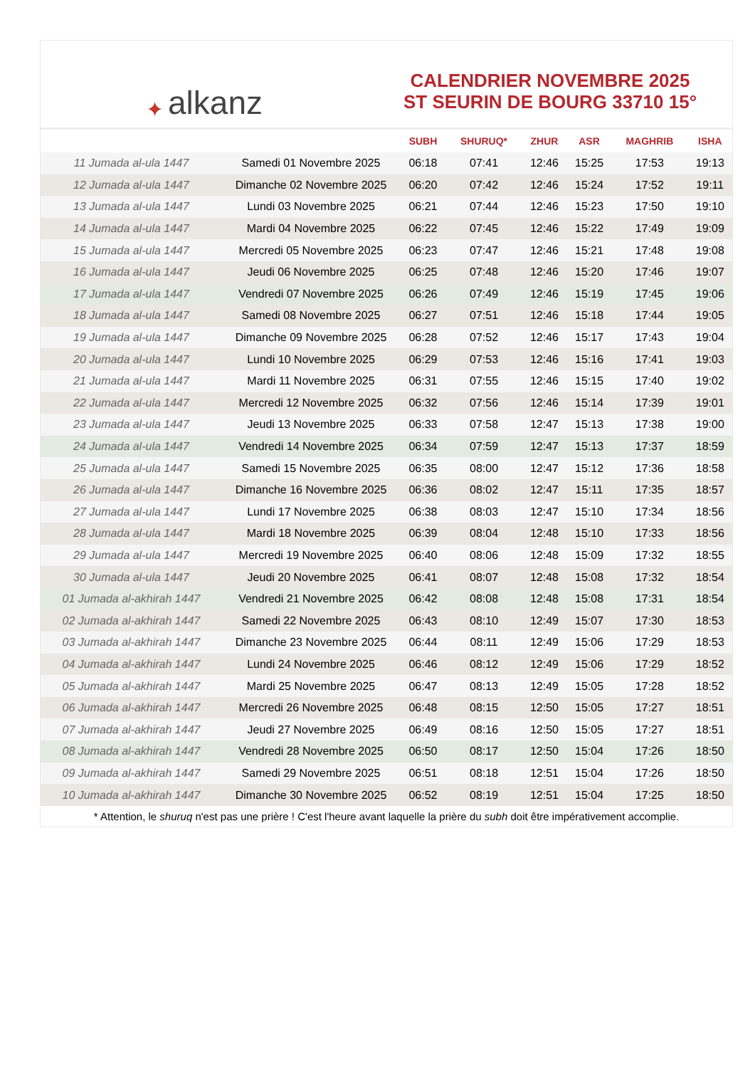✦ alkanz
CALENDRIER NOVEMBRE 2025
ST SEURIN DE BOURG 33710 15°
| | | SUBH | SHURUQ* | ZHUR | ASR | MAGHRIB | ISHA |
| --- | --- | --- | --- | --- | --- | --- | --- |
| 11 Jumada al-ula 1447 | Samedi 01 Novembre 2025 | 06:18 | 07:41 | 12:46 | 15:25 | 17:53 | 19:13 |
| 12 Jumada al-ula 1447 | Dimanche 02 Novembre 2025 | 06:20 | 07:42 | 12:46 | 15:24 | 17:52 | 19:11 |
| 13 Jumada al-ula 1447 | Lundi 03 Novembre 2025 | 06:21 | 07:44 | 12:46 | 15:23 | 17:50 | 19:10 |
| 14 Jumada al-ula 1447 | Mardi 04 Novembre 2025 | 06:22 | 07:45 | 12:46 | 15:22 | 17:49 | 19:09 |
| 15 Jumada al-ula 1447 | Mercredi 05 Novembre 2025 | 06:23 | 07:47 | 12:46 | 15:21 | 17:48 | 19:08 |
| 16 Jumada al-ula 1447 | Jeudi 06 Novembre 2025 | 06:25 | 07:48 | 12:46 | 15:20 | 17:46 | 19:07 |
| 17 Jumada al-ula 1447 | Vendredi 07 Novembre 2025 | 06:26 | 07:49 | 12:46 | 15:19 | 17:45 | 19:06 |
| 18 Jumada al-ula 1447 | Samedi 08 Novembre 2025 | 06:27 | 07:51 | 12:46 | 15:18 | 17:44 | 19:05 |
| 19 Jumada al-ula 1447 | Dimanche 09 Novembre 2025 | 06:28 | 07:52 | 12:46 | 15:17 | 17:43 | 19:04 |
| 20 Jumada al-ula 1447 | Lundi 10 Novembre 2025 | 06:29 | 07:53 | 12:46 | 15:16 | 17:41 | 19:03 |
| 21 Jumada al-ula 1447 | Mardi 11 Novembre 2025 | 06:31 | 07:55 | 12:46 | 15:15 | 17:40 | 19:02 |
| 22 Jumada al-ula 1447 | Mercredi 12 Novembre 2025 | 06:32 | 07:56 | 12:46 | 15:14 | 17:39 | 19:01 |
| 23 Jumada al-ula 1447 | Jeudi 13 Novembre 2025 | 06:33 | 07:58 | 12:47 | 15:13 | 17:38 | 19:00 |
| 24 Jumada al-ula 1447 | Vendredi 14 Novembre 2025 | 06:34 | 07:59 | 12:47 | 15:13 | 17:37 | 18:59 |
| 25 Jumada al-ula 1447 | Samedi 15 Novembre 2025 | 06:35 | 08:00 | 12:47 | 15:12 | 17:36 | 18:58 |
| 26 Jumada al-ula 1447 | Dimanche 16 Novembre 2025 | 06:36 | 08:02 | 12:47 | 15:11 | 17:35 | 18:57 |
| 27 Jumada al-ula 1447 | Lundi 17 Novembre 2025 | 06:38 | 08:03 | 12:47 | 15:10 | 17:34 | 18:56 |
| 28 Jumada al-ula 1447 | Mardi 18 Novembre 2025 | 06:39 | 08:04 | 12:48 | 15:10 | 17:33 | 18:56 |
| 29 Jumada al-ula 1447 | Mercredi 19 Novembre 2025 | 06:40 | 08:06 | 12:48 | 15:09 | 17:32 | 18:55 |
| 30 Jumada al-ula 1447 | Jeudi 20 Novembre 2025 | 06:41 | 08:07 | 12:48 | 15:08 | 17:32 | 18:54 |
| 01 Jumada al-akhirah 1447 | Vendredi 21 Novembre 2025 | 06:42 | 08:08 | 12:48 | 15:08 | 17:31 | 18:54 |
| 02 Jumada al-akhirah 1447 | Samedi 22 Novembre 2025 | 06:43 | 08:10 | 12:49 | 15:07 | 17:30 | 18:53 |
| 03 Jumada al-akhirah 1447 | Dimanche 23 Novembre 2025 | 06:44 | 08:11 | 12:49 | 15:06 | 17:29 | 18:53 |
| 04 Jumada al-akhirah 1447 | Lundi 24 Novembre 2025 | 06:46 | 08:12 | 12:49 | 15:06 | 17:29 | 18:52 |
| 05 Jumada al-akhirah 1447 | Mardi 25 Novembre 2025 | 06:47 | 08:13 | 12:49 | 15:05 | 17:28 | 18:52 |
| 06 Jumada al-akhirah 1447 | Mercredi 26 Novembre 2025 | 06:48 | 08:15 | 12:50 | 15:05 | 17:27 | 18:51 |
| 07 Jumada al-akhirah 1447 | Jeudi 27 Novembre 2025 | 06:49 | 08:16 | 12:50 | 15:05 | 17:27 | 18:51 |
| 08 Jumada al-akhirah 1447 | Vendredi 28 Novembre 2025 | 06:50 | 08:17 | 12:50 | 15:04 | 17:26 | 18:50 |
| 09 Jumada al-akhirah 1447 | Samedi 29 Novembre 2025 | 06:51 | 08:18 | 12:51 | 15:04 | 17:26 | 18:50 |
| 10 Jumada al-akhirah 1447 | Dimanche 30 Novembre 2025 | 06:52 | 08:19 | 12:51 | 15:04 | 17:25 | 18:50 |
* Attention, le shuruq n'est pas une prière ! C'est l'heure avant laquelle la prière du subh doit être impérativement accomplie.